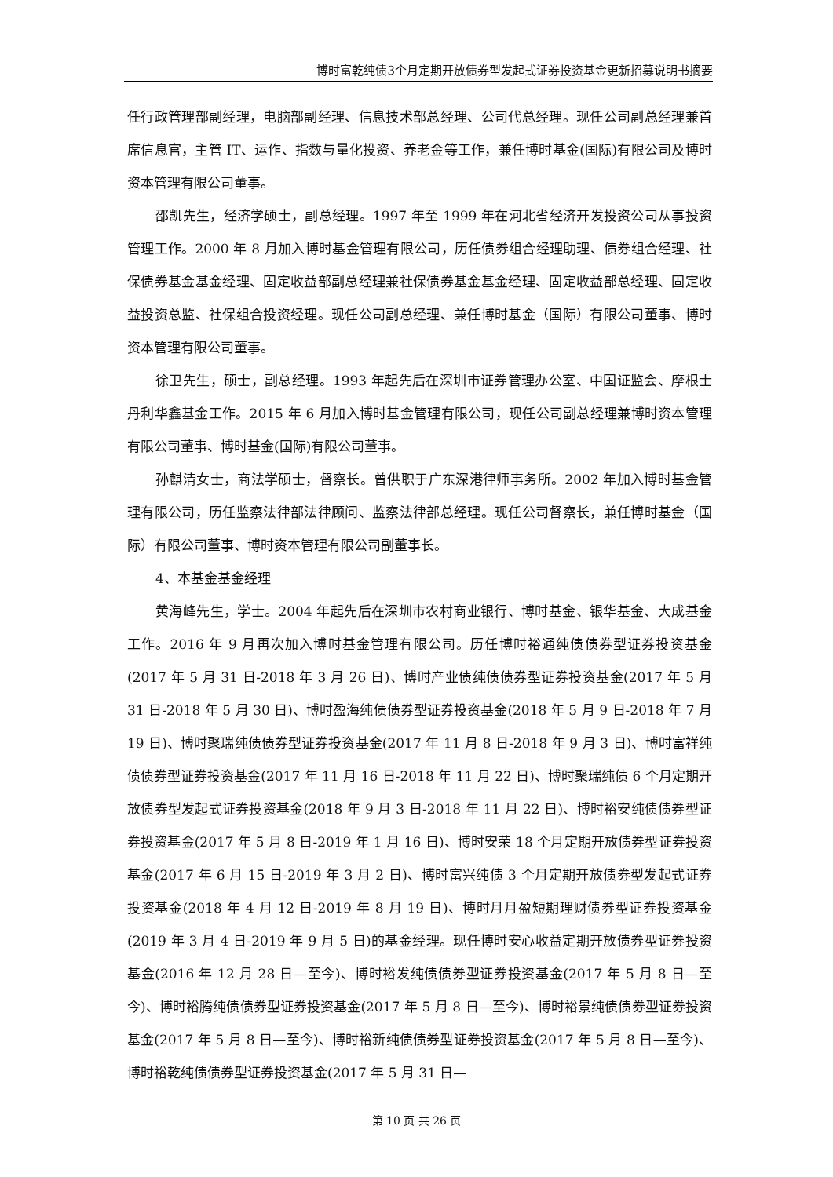博时富乾纯债3个月定期开放债券型发起式证券投资基金更新招募说明书摘要
任行政管理部副经理，电脑部副经理、信息技术部总经理、公司代总经理。现任公司副总经理兼首席信息官，主管 IT、运作、指数与量化投资、养老金等工作，兼任博时基金(国际)有限公司及博时资本管理有限公司董事。
邵凯先生，经济学硕士，副总经理。1997 年至 1999 年在河北省经济开发投资公司从事投资管理工作。2000 年 8 月加入博时基金管理有限公司，历任债券组合经理助理、债券组合经理、社保债券基金基金经理、固定收益部副总经理兼社保债券基金基金经理、固定收益部总经理、固定收益投资总监、社保组合投资经理。现任公司副总经理、兼任博时基金（国际）有限公司董事、博时资本管理有限公司董事。
徐卫先生，硕士，副总经理。1993 年起先后在深圳市证券管理办公室、中国证监会、摩根士丹利华鑫基金工作。2015 年 6 月加入博时基金管理有限公司，现任公司副总经理兼博时资本管理有限公司董事、博时基金(国际)有限公司董事。
孙麒清女士，商法学硕士，督察长。曾供职于广东深港律师事务所。2002 年加入博时基金管理有限公司，历任监察法律部法律顾问、监察法律部总经理。现任公司督察长，兼任博时基金（国际）有限公司董事、博时资本管理有限公司副董事长。
4、本基金基金经理
黄海峰先生，学士。2004 年起先后在深圳市农村商业银行、博时基金、银华基金、大成基金工作。2016 年 9 月再次加入博时基金管理有限公司。历任博时裕通纯债债券型证券投资基金(2017 年 5 月 31 日-2018 年 3 月 26 日)、博时产业债纯债债券型证券投资基金(2017 年 5 月 31 日-2018 年 5 月 30 日)、博时盈海纯债债券型证券投资基金(2018 年 5 月 9 日-2018 年 7 月 19 日)、博时聚瑞纯债债券型证券投资基金(2017 年 11 月 8 日-2018 年 9 月 3 日)、博时富祥纯债债券型证券投资基金(2017 年 11 月 16 日-2018 年 11 月 22 日)、博时聚瑞纯债 6 个月定期开放债券型发起式证券投资基金(2018 年 9 月 3 日-2018 年 11 月 22 日)、博时裕安纯债债券型证券投资基金(2017 年 5 月 8 日-2019 年 1 月 16 日)、博时安荣 18 个月定期开放债券型证券投资基金(2017 年 6 月 15 日-2019 年 3 月 2 日)、博时富兴纯债 3 个月定期开放债券型发起式证券投资基金(2018 年 4 月 12 日-2019 年 8 月 19 日)、博时月月盈短期理财债券型证券投资基金(2019 年 3 月 4 日-2019 年 9 月 5 日)的基金经理。现任博时安心收益定期开放债券型证券投资基金(2016 年 12 月 28 日—至今)、博时裕发纯债债券型证券投资基金(2017 年 5 月 8 日—至今)、博时裕腾纯债债券型证券投资基金(2017 年 5 月 8 日—至今)、博时裕景纯债债券型证券投资基金(2017 年 5 月 8 日—至今)、博时裕新纯债债券型证券投资基金(2017 年 5 月 8 日—至今)、博时裕乾纯债债券型证券投资基金(2017 年 5 月 31 日—
第 10 页 共 26 页